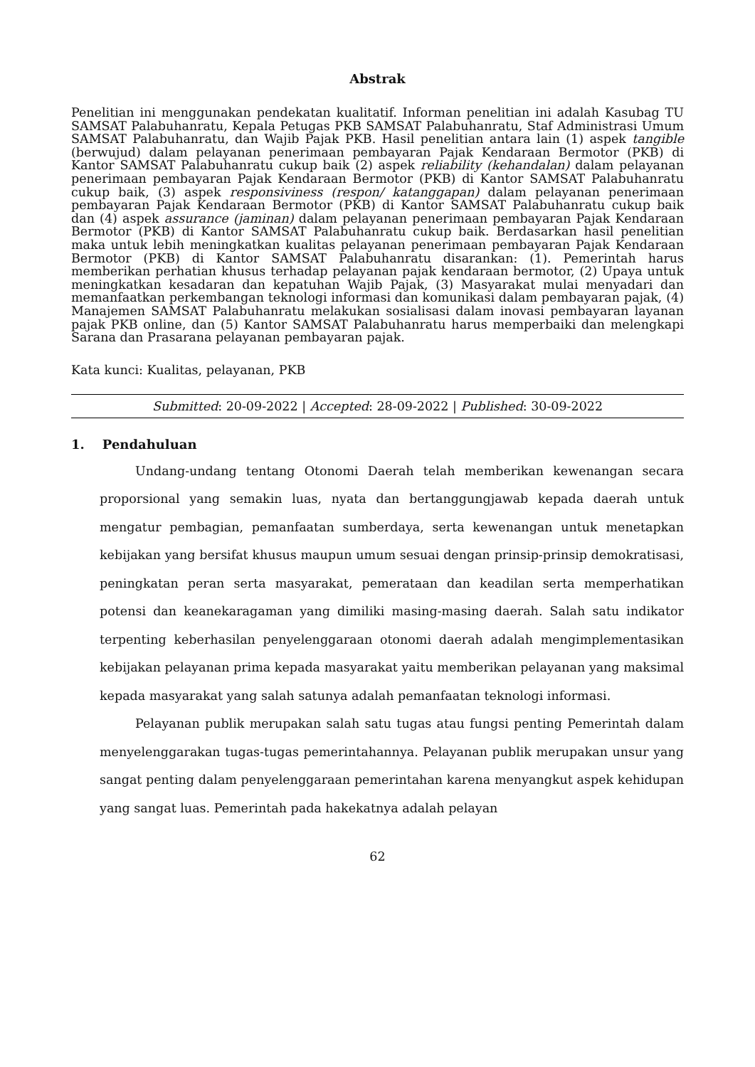Abstrak
Penelitian ini menggunakan pendekatan kualitatif. Informan penelitian ini adalah Kasubag TU SAMSAT Palabuhanratu, Kepala Petugas PKB SAMSAT Palabuhanratu, Staf Administrasi Umum SAMSAT Palabuhanratu, dan Wajib Pajak PKB. Hasil penelitian antara lain (1) aspek tangible (berwujud) dalam pelayanan penerimaan pembayaran Pajak Kendaraan Bermotor (PKB) di Kantor SAMSAT Palabuhanratu cukup baik (2) aspek reliability (kehandalan) dalam pelayanan penerimaan pembayaran Pajak Kendaraan Bermotor (PKB) di Kantor SAMSAT Palabuhanratu cukup baik, (3) aspek responsiviness (respon/ katanggapan) dalam pelayanan penerimaan pembayaran Pajak Kendaraan Bermotor (PKB) di Kantor SAMSAT Palabuhanratu cukup baik dan (4) aspek assurance (jaminan) dalam pelayanan penerimaan pembayaran Pajak Kendaraan Bermotor (PKB) di Kantor SAMSAT Palabuhanratu cukup baik. Berdasarkan hasil penelitian maka untuk lebih meningkatkan kualitas pelayanan penerimaan pembayaran Pajak Kendaraan Bermotor (PKB) di Kantor SAMSAT Palabuhanratu disarankan: (1). Pemerintah harus memberikan perhatian khusus terhadap pelayanan pajak kendaraan bermotor, (2) Upaya untuk meningkatkan kesadaran dan kepatuhan Wajib Pajak, (3) Masyarakat mulai menyadari dan memanfaatkan perkembangan teknologi informasi dan komunikasi dalam pembayaran pajak, (4) Manajemen SAMSAT Palabuhanratu melakukan sosialisasi dalam inovasi pembayaran layanan pajak PKB online, dan (5) Kantor SAMSAT Palabuhanratu harus memperbaiki dan melengkapi Sarana dan Prasarana pelayanan pembayaran pajak.
Kata kunci: Kualitas, pelayanan, PKB
Submitted: 20-09-2022 | Accepted: 28-09-2022 | Published: 30-09-2022
1. Pendahuluan
Undang-undang tentang Otonomi Daerah telah memberikan kewenangan secara proporsional yang semakin luas, nyata dan bertanggungjawab kepada daerah untuk mengatur pembagian, pemanfaatan sumberdaya, serta kewenangan untuk menetapkan kebijakan yang bersifat khusus maupun umum sesuai dengan prinsip-prinsip demokratisasi, peningkatan peran serta masyarakat, pemerataan dan keadilan serta memperhatikan potensi dan keanekaragaman yang dimiliki masing-masing daerah. Salah satu indikator terpenting keberhasilan penyelenggaraan otonomi daerah adalah mengimplementasikan kebijakan pelayanan prima kepada masyarakat yaitu memberikan pelayanan yang maksimal kepada masyarakat yang salah satunya adalah pemanfaatan teknologi informasi.
Pelayanan publik merupakan salah satu tugas atau fungsi penting Pemerintah dalam menyelenggarakan tugas-tugas pemerintahannya. Pelayanan publik merupakan unsur yang sangat penting dalam penyelenggaraan pemerintahan karena menyangkut aspek kehidupan yang sangat luas. Pemerintah pada hakekatnya adalah pelayan
62